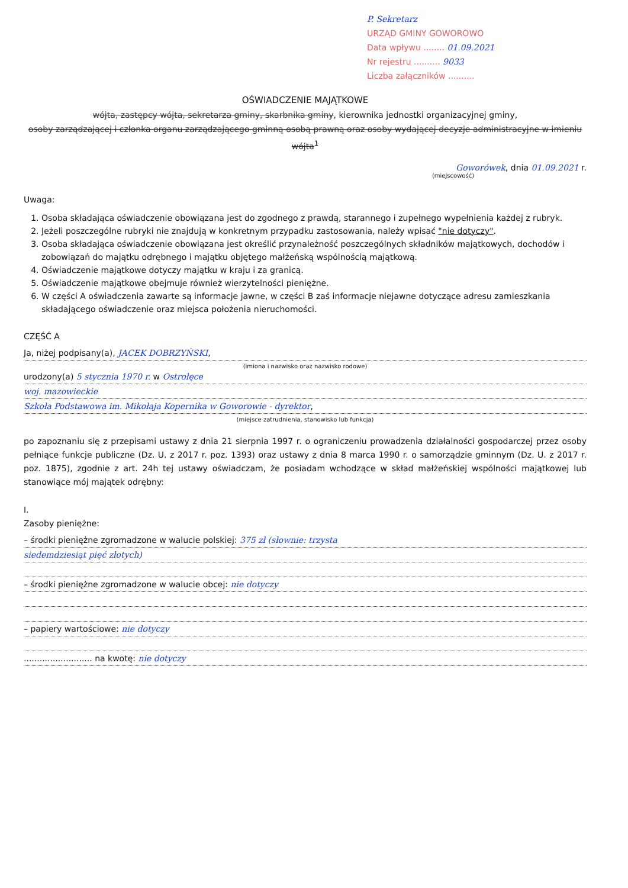P. Sekretarz
URZĄD GMINY GOWOROWO
Data wpływu ........ 01.09.2021
Nr rejestru .......... 9033
Liczba załączników ..........
OŚWIADCZENIE MAJĄTKOWE
wójta, zastępcy wójta, sekretarza gminy, skarbnika gminy, kierownika jednostki organizacyjnej gminy,
osoby zarządzającej i członka organu zarządzającego gminną osobą prawną oraz osoby wydającej decyzje administracyjne w imieniu wójta<sup>1</sup>
Goworówek, dnia 01.09.2021 r.
(miejscowość)
Uwaga:
1. Osoba składająca oświadczenie obowiązana jest do zgodnego z prawdą, starannego i zupełnego wypełnienia każdej z rubryk.
2. Jeżeli poszczególne rubryki nie znajdują w konkretnym przypadku zastosowania, należy wpisać "nie dotyczy".
3. Osoba składająca oświadczenie obowiązana jest określić przynależność poszczególnych składników majątkowych, dochodów i zobowiązań do majątku odrębnego i majątku objętego małżeńską wspólnością majątkową.
4. Oświadczenie majątkowe dotyczy majątku w kraju i za granicą.
5. Oświadczenie majątkowe obejmuje również wierzytelności pieniężne.
6. W części A oświadczenia zawarte są informacje jawne, w części B zaś informacje niejawne dotyczące adresu zamieszkania składającego oświadczenie oraz miejsca położenia nieruchomości.
CZĘŚĆ A
Ja, niżej podpisany(a), JACEK DOBRZYŃSKI,
(imiona i nazwisko oraz nazwisko rodowe)
urodzony(a) 5 stycznia 1970 r. w Ostrołęce
woj. mazowieckie
Szkoła Podstawowa im. Mikołaja Kopernika w Goworowie - dyrektor,
(miejsce zatrudnienia, stanowisko lub funkcja)
po zapoznaniu się z przepisami ustawy z dnia 21 sierpnia 1997 r. o ograniczeniu prowadzenia działalności gospodarczej przez osoby pełniące funkcje publiczne (Dz. U. z 2017 r. poz. 1393) oraz ustawy z dnia 8 marca 1990 r. o samorządzie gminnym (Dz. U. z 2017 r. poz. 1875), zgodnie z art. 24h tej ustawy oświadczam, że posiadam wchodzące w skład małżeńskiej wspólności majątkowej lub stanowiące mój majątek odrębny:
I.
Zasoby pieniężne:
– środki pieniężne zgromadzone w walucie polskiej: 375 zł (słownie: trzysta
siedemdziesiąt pięć złotych)
– środki pieniężne zgromadzone w walucie obcej: nie dotyczy
– papiery wartościowe: nie dotyczy
.......................... na kwotę: nie dotyczy